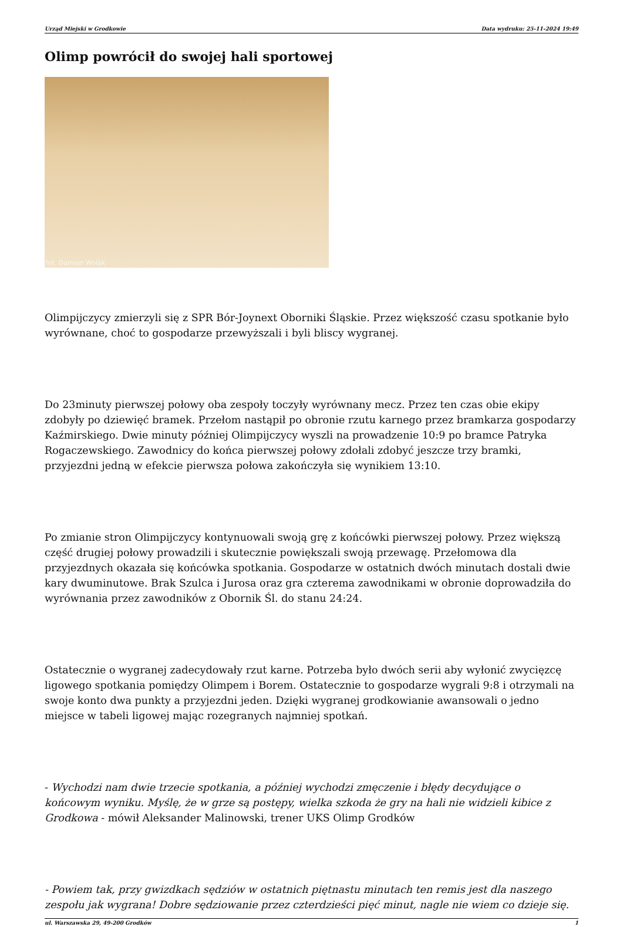Urząd Miejski w Grodkowie Data wydruku: 25-11-2024 19:49
Olimp powrócił do swojej hali sportowej
fot. Damian Wolak
Olimpijczycy zmierzyli się z SPR Bór-Joynext Oborniki Śląskie. Przez większość czasu spotkanie było wyrównane, choć to gospodarze przewyższali i byli bliscy wygranej.
Do 23minuty pierwszej połowy oba zespoły toczyły wyrównany mecz. Przez ten czas obie ekipy zdobyły po dziewięć bramek. Przełom nastąpił po obronie rzutu karnego przez bramkarza gospodarzy Kaźmirskiego. Dwie minuty później Olimpijczycy wyszli na prowadzenie 10:9 po bramce Patryka Rogaczewskiego. Zawodnicy do końca pierwszej połowy zdołali zdobyć jeszcze trzy bramki, przyjezdni jedną w efekcie pierwsza połowa zakończyła się wynikiem 13:10.
Po zmianie stron Olimpijczycy kontynuowali swoją grę z końcówki pierwszej połowy. Przez większą część drugiej połowy prowadzili i skutecznie powiększali swoją przewagę. Przełomowa dla przyjezdnych okazała się końcówka spotkania. Gospodarze w ostatnich dwóch minutach dostali dwie kary dwuminutowe. Brak Szulca i Jurosa oraz gra czterema zawodnikami w obronie doprowadziła do wyrównania przez zawodników z Obornik Śl. do stanu 24:24.
Ostatecznie o wygranej zadecydowały rzut karne. Potrzeba było dwóch serii aby wyłonić zwycięzcę ligowego spotkania pomiędzy Olimpem i Borem. Ostatecznie to gospodarze wygrali 9:8 i otrzymali na swoje konto dwa punkty a przyjezdni jeden. Dzięki wygranej grodkowianie awansowali o jedno miejsce w tabeli ligowej mając rozegranych najmniej spotkań.
- Wychodzi nam dwie trzecie spotkania, a później wychodzi zmęczenie i błędy decydujące o końcowym wyniku. Myślę, że w grze są postępy, wielka szkoda że gry na hali nie widzieli kibice z Grodkowa - mówił Aleksander Malinowski, trener UKS Olimp Grodków
- Powiem tak, przy gwizdkach sędziów w ostatnich piętnastu minutach ten remis jest dla naszego zespołu jak wygrana! Dobre sędziowanie przez czterdzieści pięć minut, nagle nie wiem co dzieje się.
ul. Warszawska 29, 49-200 Grodków 1